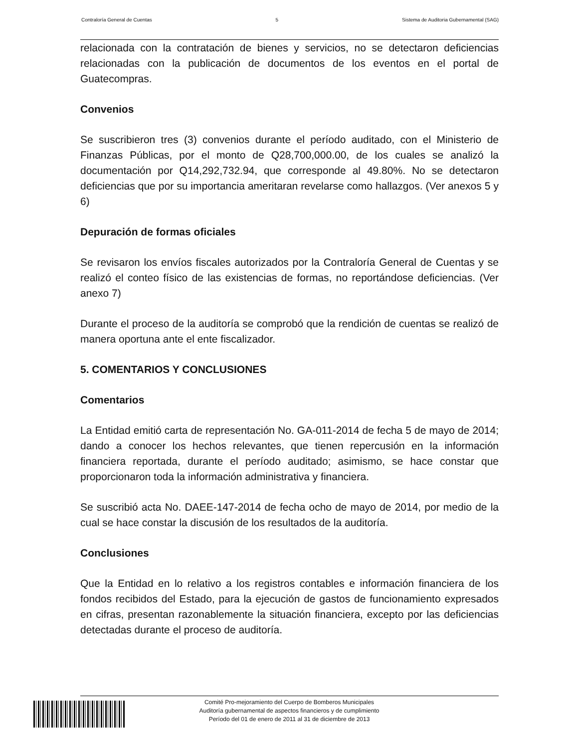Contraloría General de Cuentas 5 Sistema de Auditoria Gubernamental (SAG)
relacionada con la contratación de bienes y servicios, no se detectaron deficiencias relacionadas con la publicación de documentos de los eventos en el portal de Guatecompras.
Convenios
Se suscribieron tres (3) convenios durante el período auditado, con el Ministerio de Finanzas Públicas, por el monto de Q28,700,000.00, de los cuales se analizó la documentación por Q14,292,732.94, que corresponde al 49.80%. No se detectaron deficiencias que por su importancia ameritaran revelarse como hallazgos. (Ver anexos 5 y 6)
Depuración de formas oficiales
Se revisaron los envíos fiscales autorizados por la Contraloría General de Cuentas y se realizó el conteo físico de las existencias de formas, no reportándose deficiencias. (Ver anexo 7)
Durante el proceso de la auditoría se comprobó que la rendición de cuentas se realizó de manera oportuna ante el ente fiscalizador.
5. COMENTARIOS Y CONCLUSIONES
Comentarios
La Entidad emitió carta de representación No. GA-011-2014 de fecha 5 de mayo de 2014; dando a conocer los hechos relevantes, que tienen repercusión en la información financiera reportada, durante el período auditado; asimismo, se hace constar que proporcionaron toda la información administrativa y financiera.
Se suscribió acta No. DAEE-147-2014 de fecha ocho de mayo de 2014, por medio de la cual se hace constar la discusión de los resultados de la auditoría.
Conclusiones
Que la Entidad en lo relativo a los registros contables e información financiera de los fondos recibidos del Estado, para la ejecución de gastos de funcionamiento expresados en cifras, presentan razonablemente la situación financiera, excepto por las deficiencias detectadas durante el proceso de auditoría.
Comité Pro-mejoramiento del Cuerpo de Bomberos Municipales
Auditoría gubernamental de aspectos financieros y de cumplimiento
Período del 01 de enero de 2011 al 31 de diciembre de 2013